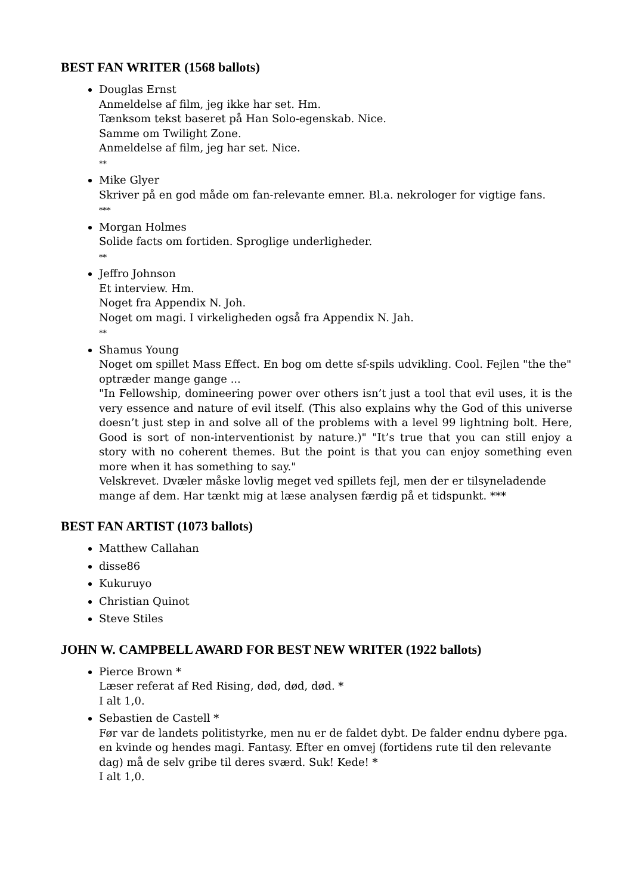BEST FAN WRITER (1568 ballots)
Douglas Ernst
Anmeldelse af film, jeg ikke har set. Hm.
Tænksom tekst baseret på Han Solo-egenskab. Nice.
Samme om Twilight Zone.
Anmeldelse af film, jeg har set. Nice.
**
Mike Glyer
Skriver på en god måde om fan-relevante emner. Bl.a. nekrologer for vigtige fans.
***
Morgan Holmes
Solide facts om fortiden. Sproglige underligheder.
**
Jeffro Johnson
Et interview. Hm.
Noget fra Appendix N. Joh.
Noget om magi. I virkeligheden også fra Appendix N. Jah.
**
Shamus Young
Noget om spillet Mass Effect. En bog om dette sf-spils udvikling. Cool. Fejlen "the the" optræder mange gange ...
"In Fellowship, domineering power over others isn’t just a tool that evil uses, it is the very essence and nature of evil itself. (This also explains why the God of this universe doesn’t just step in and solve all of the problems with a level 99 lightning bolt. Here, Good is sort of non-interventionist by nature.)" "It’s true that you can still enjoy a story with no coherent themes. But the point is that you can enjoy something even more when it has something to say."
Velskrevet. Dvæler måske lovlig meget ved spillets fejl, men der er tilsyneladende mange af dem. Har tænkt mig at læse analysen færdig på et tidspunkt. ***
BEST FAN ARTIST (1073 ballots)
Matthew Callahan
disse86
Kukuruyo
Christian Quinot
Steve Stiles
JOHN W. CAMPBELL AWARD FOR BEST NEW WRITER (1922 ballots)
Pierce Brown *
Læser referat af Red Rising, død, død, død. *
I alt 1,0.
Sebastien de Castell *
Før var de landets politistyrke, men nu er de faldet dybt. De falder endnu dybere pga. en kvinde og hendes magi. Fantasy. Efter en omvej (fortidens rute til den relevante dag) må de selv gribe til deres sværd. Suk! Kede! *
I alt 1,0.